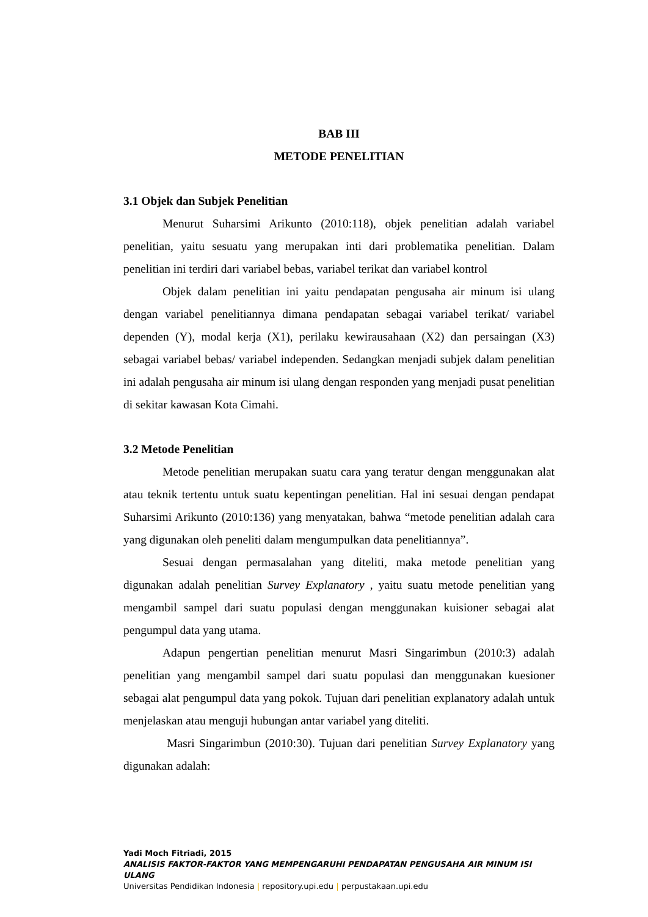BAB III
METODE PENELITIAN
3.1 Objek dan Subjek Penelitian
Menurut Suharsimi Arikunto (2010:118), objek penelitian adalah variabel penelitian, yaitu sesuatu yang merupakan inti dari problematika penelitian. Dalam penelitian ini terdiri dari variabel bebas, variabel terikat dan variabel kontrol
Objek dalam penelitian ini yaitu pendapatan pengusaha air minum isi ulang dengan variabel penelitiannya dimana pendapatan sebagai variabel terikat/ variabel dependen (Y), modal kerja (X1), perilaku kewirausahaan (X2) dan persaingan (X3) sebagai variabel bebas/ variabel independen. Sedangkan menjadi subjek dalam penelitian ini adalah pengusaha air minum isi ulang dengan responden yang menjadi pusat penelitian di sekitar kawasan Kota Cimahi.
3.2 Metode Penelitian
Metode penelitian merupakan suatu cara yang teratur dengan menggunakan alat atau teknik tertentu untuk suatu kepentingan penelitian. Hal ini sesuai dengan pendapat Suharsimi Arikunto (2010:136) yang menyatakan, bahwa “metode penelitian adalah cara yang digunakan oleh peneliti dalam mengumpulkan data penelitiannya”.
Sesuai dengan permasalahan yang diteliti, maka metode penelitian yang digunakan adalah penelitian Survey Explanatory , yaitu suatu metode penelitian yang mengambil sampel dari suatu populasi dengan menggunakan kuisioner sebagai alat pengumpul data yang utama.
Adapun pengertian penelitian menurut Masri Singarimbun (2010:3) adalah penelitian yang mengambil sampel dari suatu populasi dan menggunakan kuesioner sebagai alat pengumpul data yang pokok. Tujuan dari penelitian explanatory adalah untuk menjelaskan atau menguji hubungan antar variabel yang diteliti.
Masri Singarimbun (2010:30). Tujuan dari penelitian Survey Explanatory yang digunakan adalah:
Yadi Moch Fitriadi, 2015
ANALISIS FAKTOR-FAKTOR YANG MEMPENGARUHI PENDAPATAN PENGUSAHA AIR MINUM ISI ULANG
Universitas Pendidikan Indonesia | repository.upi.edu | perpustakaan.upi.edu